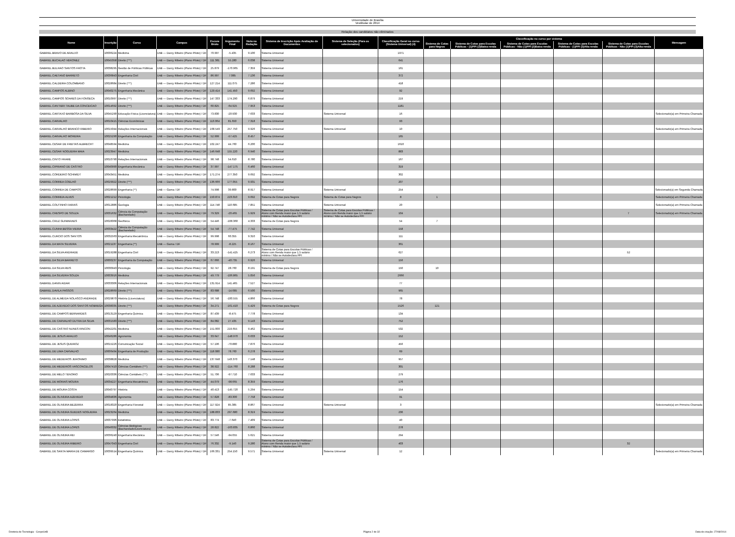Universidade de Brasília
Vestibular de 2014
Relação dos candidatos não eliminados
| Nome | Inscrição | Curso | Campus | Escore Bruto | Argumento Final | Nota na Redação | Sistema de Inscrição Após Avaliação de Documentos | Sistema de Seleção (Para os selecionados) | Classificação Geral no curso (Sistema Universal) (4) | Classificação no curso por sistema | | | | | Mensagem |
| --- | --- | --- | --- | --- | --- | --- | --- | --- | --- | --- | --- | --- | --- | --- | --- |
| | | | | | | | | | | Sistema de Cotas para Negros | Sistema de Cotas para Escolas Públicas - (1)PPI (2)Baixa renda | Sistema de Cotas para Escolas Públicas - Não (1)PPI (2)Baixa renda | Sistema de Cotas para Escolas Públicas - (1)PPI (3)Alta renda | Sistema de Cotas para Escolas Públicas - Não (1)PPI (3)Alta renda | |
| GABRIEL BRAVO DE ARAUJO | 10036224 | Medicina | UnB — Darcy Ribeiro (Plano Piloto) / DF | 70.997 | -5.435 | 9.100 | Sistema Universal | | 1971 | | | | | | |
| GABRIEL BUCALAO VERONEZ | 10045358 | Direito (***) | UnB — Darcy Ribeiro (Plano Piloto) / DF | 111.381 | 55.280 | 6.038 | Sistema Universal | | 641 | | | | | | |
| GABRIEL BULHAO SANTOS FROTA | 10038295 | Gestão de Políticas Públicas | UnB — Darcy Ribeiro (Plano Piloto) / DF | 25.879 | -170.965 | 7.359 | Sistema Universal | | 161 | | | | | | |
| GABRIEL CAETANO BARRETO | 10036843 | Engenharia Civil | UnB — Darcy Ribeiro (Plano Piloto) / DF | 86.997 | 7.085 | 7.136 | Sistema Universal | | 372 | | | | | | |
| GABRIEL CALDEIRA COLOMBANO | 10028684 | Direito (***) | UnB — Darcy Ribeiro (Plano Piloto) / DF | 127.214 | 111.075 | 7.286 | Sistema Universal | | 418 | | | | | | |
| GABRIEL CAMPOS ALBINO | 10040275 | Engenharia Mecânica | UnB — Darcy Ribeiro (Plano Piloto) / DF | 129.414 | 141.450 | 9.692 | Sistema Universal | | 92 | | | | | | |
| GABRIEL CAMPOS SOARES DA FONSECA | 10010997 | Direito (***) | UnB — Darcy Ribeiro (Plano Piloto) / DF | 147.333 | 174.290 | 6.879 | Sistema Universal | | 219 | | | | | | |
| GABRIEL CANTIERI TAUBE DA CONCEICAO | 10014692 | Direito (***) | UnB — Darcy Ribeiro (Plano Piloto) / DF | 60.825 | -64.925 | 7.953 | Sistema Universal | | 1181 | | | | | | |
| GABRIEL CARTAXO BARBOSA DA SILVA | 10045290 | Educação Física (Licenciatura) | UnB — Darcy Ribeiro (Plano Piloto) / DF | 73.830 | -20.930 | 7.633 | Sistema Universal | Sistema Universal | 16 | | | | | | Selecionado(a) em Primeira Chamada |
| GABRIEL CARVALHO | 10010415 | Ciências Econômicas | UnB — Darcy Ribeiro (Plano Piloto) / DF | 113.064 | 81.650 | 7.318 | Sistema Universal | | 93 | | | | | | |
| GABRIEL CARVALHO BRANCO RIBEIRO | 10015044 | Relações Internacionais | UnB — Darcy Ribeiro (Plano Piloto) / DF | 168.549 | 257.750 | 9.926 | Sistema Universal | Sistema Universal | 10 | | | | | | Selecionado(a) em Primeira Chamada |
| GABRIEL CARVALHO MOREIRA | 10025290 | Engenharia da Computação | UnB — Darcy Ribeiro (Plano Piloto) / DF | 52.999 | -57.425 | 8.457 | Sistema Universal | | 165 | | | | | | |
| GABRIEL CESAR DE FREITAS ALBRECHT | 10048594 | Medicina | UnB — Darcy Ribeiro (Plano Piloto) / DF | 102.247 | 44.760 | 6.200 | Sistema Universal | | 1610 | | | | | | |
| GABRIEL CESAR NOGUEIRA MAIA | 10023947 | Medicina | UnB — Darcy Ribeiro (Plano Piloto) / DF | 146.648 | 155.220 | 6.940 | Sistema Universal | | 883 | | | | | | |
| GABRIEL CINTO FRARE | 10010790 | Relações Internacionais | UnB — Darcy Ribeiro (Plano Piloto) / DF | 98.748 | 54.610 | 8.780 | Sistema Universal | | 167 | | | | | | |
| GABRIEL CIPRIANO DE CASTRO | 10040990 | Engenharia Mecânica | UnB — Darcy Ribeiro (Plano Piloto) / DF | 37.997 | -147.175 | 6.460 | Sistema Universal | | 319 | | | | | | |
| GABRIEL CORDEIRO SCHIMIDT | 10043451 | Medicina | UnB — Darcy Ribeiro (Plano Piloto) / DF | 171.274 | 277.350 | 9.692 | Sistema Universal | | 302 | | | | | | |
| GABRIEL CORREA COELHO | 10029922 | Direito (***) | UnB — Darcy Ribeiro (Plano Piloto) / DF | 136.666 | 177.055 | 9.931 | Sistema Universal | | 207 | | | | | | |
| GABRIEL CORREA DE CAMPOS | 10028699 | Engenharia (**) | UnB — Gama / DF | 74.998 | 39.800 | 8.917 | Sistema Universal | Sistema Universal | 254 | | | | | | Selecionado(a) em Segunda Chamada |
| GABRIEL CORREIA ALVES | 10021212 | Psicologia | UnB — Darcy Ribeiro (Plano Piloto) / DF | 150.874 | 223.010 | 9.692 | Sistema de Cotas para Negros | Sistema de Cotas para Negros | 8 | 1 | | | | | Selecionado(a) em Primeira Chamada |
| GABRIEL COUTINHO FARIAS | 10012886 | Geologia | UnB — Darcy Ribeiro (Plano Piloto) / DF | 114.748 | 110.685 | 7.851 | Sistema Universal | Sistema Universal | 20 | | | | | | Selecionado(a) em Primeira Chamada |
| GABRIEL CRESPO DE SOUZA | 10031632 | Ciência da Computação (Bacharelado) | UnB — Darcy Ribeiro (Plano Piloto) / DF | 79.329 | -20.465 | 5.929 | Sistema de Cotas para Escolas Públicas / Aluno com Renda maior que 1,5 salário mínimo / Não se Autodeclara PPI | Sistema de Cotas para Escolas Públicas / Aluno com Renda maior que 1,5 salário mínimo / Não se Autodeclara PPI | 104 | | | | | 7 | Selecionado(a) em Primeira Chamada |
| GABRIEL CRUZ GUIMARAES | 10028368 | Geofísica | UnB — Darcy Ribeiro (Plano Piloto) / DF | 54.446 | -108.360 | 4.333 | Sistema de Cotas para Negros | | 54 | 7 | | | | | |
| GABRIEL CUNHA BESSA VIEIRA | 10033422 | Ciência da Computação (Bacharelado) | UnB — Darcy Ribeiro (Plano Piloto) / DF | 54.748 | -77.475 | 7.742 | Sistema Universal | | 158 | | | | | | |
| GABRIEL CURCIO DOS SANTOS | 10032563 | Engenharia Mecatrônica | UnB — Darcy Ribeiro (Plano Piloto) / DF | 99.998 | 60.355 | 9.310 | Sistema Universal | | 111 | | | | | | |
| GABRIEL DA MATA SILVEIRA | 10021137 | Engenharia (**) | UnB — Gama / DF | 78.999 | -8.225 | 8.167 | Sistema Universal | | 361 | | | | | | |
| GABRIEL DA SILVA ANDRADE | 10019288 | Engenharia Civil | UnB — Darcy Ribeiro (Plano Piloto) / DF | 33.213 | -141.425 | 6.273 | Sistema de Cotas para Escolas Públicas / Aluno com Renda maior que 1,5 salário mínimo / Não se Autodeclara PPI | | 627 | | | | | 52 | |
| GABRIEL DA SILVA BARRETO | 10000237 | Engenharia da Computação | UnB — Darcy Ribeiro (Plano Piloto) / DF | 67.666 | -40.735 | 6.926 | Sistema Universal | | 156 | | | | | | |
| GABRIEL DA SILVA REIS | 10030943 | Psicologia | UnB — Darcy Ribeiro (Plano Piloto) / DF | 92.747 | 28.760 | 8.191 | Sistema de Cotas para Negros | | 150 | 10 | | | | | |
| GABRIEL DA SILVEIRA SOUZA | 10003916 | Medicina | UnB — Darcy Ribeiro (Plano Piloto) / DF | 49.779 | -106.865 | 5.056 | Sistema Universal | | 2666 | | | | | | |
| GABRIEL DANIN AIDAR | 10033306 | Relações Internacionais | UnB — Darcy Ribeiro (Plano Piloto) / DF | 131.914 | 141.465 | 7.527 | Sistema Universal | | 77 | | | | | | |
| GABRIEL DAVILA PASSOS | 10028669 | Direito (***) | UnB — Darcy Ribeiro (Plano Piloto) / DF | 83.688 | -14.685 | 6.500 | Sistema Universal | | 965 | | | | | | |
| GABRIEL DE ALMEIDA NOLASCO ANDRADE | 10029870 | História (Licenciatura) | UnB — Darcy Ribeiro (Plano Piloto) / DF | 56.748 | -100.555 | 4.866 | Sistema Universal | | 78 | | | | | | |
| GABRIEL DE AZEVEDO DOS SANTOS NOBREGA | 10038335 | Direito (***) | UnB — Darcy Ribeiro (Plano Piloto) / DF | 34.271 | -161.410 | 5.429 | Sistema de Cotas para Negros | | 1526 | 121 | | | | | |
| GABRIEL DE CAMPOS BERNARDES | 10013129 | Engenharia Química | UnB — Darcy Ribeiro (Plano Piloto) / DF | 87.439 | -8.475 | 7.778 | Sistema Universal | | 134 | | | | | | |
| GABRIEL DE CARVALHO DUTRA DA SILVA | 10031583 | Direito (***) | UnB — Darcy Ribeiro (Plano Piloto) / DF | 84.082 | 27.435 | 9.143 | Sistema Universal | | 752 | | | | | | |
| GABRIEL DE CASTRO NUNES RINCON | 10042201 | Medicina | UnB — Darcy Ribeiro (Plano Piloto) / DF | 151.000 | 219.655 | 9.462 | Sistema Universal | | 532 | | | | | | |
| GABRIEL DE JESUS ARAUJO | 10046286 | Agronomia | UnB — Darcy Ribeiro (Plano Piloto) / DF | 33.647 | -148.970 | 6.633 | Sistema Universal | | 152 | | | | | | |
| GABRIEL DE JESUS QUEIROZ | 10015226 | Comunicação Social | UnB — Darcy Ribeiro (Plano Piloto) / DF | 57.196 | -70.880 | 7.876 | Sistema Universal | | 456 | | | | | | |
| GABRIEL DE LIMA CARVALHO | 10006494 | Engenharia de Produção | UnB — Darcy Ribeiro (Plano Piloto) / DF | 118.080 | 78.760 | 6.278 | Sistema Universal | | 69 | | | | | | |
| GABRIEL DE MEDEIROS JERONIMO | 10038828 | Medicina | UnB — Darcy Ribeiro (Plano Piloto) / DF | 137.648 | 143.370 | 7.148 | Sistema Universal | | 957 | | | | | | |
| GABRIEL DE MEDEIROS VASCONCELOS | 10047410 | Ciências Contábeis (***) | UnB — Darcy Ribeiro (Plano Piloto) / DF | 38.922 | -114.760 | 8.288 | Sistema Universal | | 301 | | | | | | |
| GABRIEL DE MELO TENORIO | 10020336 | Ciências Contábeis (***) | UnB — Darcy Ribeiro (Plano Piloto) / DF | 51.706 | -97.710 | 7.633 | Sistema Universal | | 279 | | | | | | |
| GABRIEL DE MORAIS MOURA | 10034227 | Engenharia Mecatrônica | UnB — Darcy Ribeiro (Plano Piloto) / DF | 44.079 | -98.665 | 8.359 | Sistema Universal | | 176 | | | | | | |
| GABRIEL DE MOURA COSTA | 10040797 | História | UnB — Darcy Ribeiro (Plano Piloto) / DF | 40.413 | -145.720 | 5.294 | Sistema Universal | | 154 | | | | | | |
| GABRIEL DE OLIVEIRA AZEVEDO | 10034836 | Agronomia | UnB — Darcy Ribeiro (Plano Piloto) / DF | 57.828 | -83.300 | 7.758 | Sistema Universal | | 91 | | | | | | |
| GABRIEL DE OLIVEIRA BEZERRA | 10018320 | Engenharia Florestal | UnB — Darcy Ribeiro (Plano Piloto) / DF | 117.924 | 85.385 | 8.867 | Sistema Universal | Sistema Universal | 3 | | | | | | Selecionado(a) em Primeira Chamada |
| GABRIEL DE OLIVEIRA GUEDES NOGUEIRA | 10023264 | Medicina | UnB — Darcy Ribeiro (Plano Piloto) / DF | 188.833 | 297.680 | 8.319 | Sistema Universal | | 236 | | | | | | |
| GABRIEL DE OLIVEIRA LOPES | 10037996 | Estatística | UnB — Darcy Ribeiro (Plano Piloto) / DF | 83.774 | -7.640 | 7.409 | Sistema Universal | | 40 | | | | | | |
| GABRIEL DE OLIVEIRA LOPES | 10046332 | Ciências Biológicas (Bacharelado/Licenciatura) | UnB — Darcy Ribeiro (Plano Piloto) / DF | 28.822 | -163.835 | 6.860 | Sistema Universal | | 278 | | | | | | |
| GABRIEL DE OLIVEIRA REI | 10036240 | Engenharia Mecânica | UnB — Darcy Ribeiro (Plano Piloto) / DF | 57.546 | -94.055 | 5.621 | Sistema Universal | | 294 | | | | | | |
| GABRIEL DE OLIVEIRA RIBEIRO | 10047043 | Engenharia Civil | UnB — Darcy Ribeiro (Plano Piloto) / DF | 76.332 | -9.140 | 9.280 | Sistema de Cotas para Escolas Públicas / Aluno com Renda maior que 1,5 salário mínimo / Não se Autodeclara PPI | | 403 | | | | | 32 | |
| GABRIEL DE SANTA MARIA DE CAMARGO | 10039514 | Engenharia Química | UnB — Darcy Ribeiro (Plano Piloto) / DF | 166.331 | 254.150 | 9.571 | Sistema Universal | Sistema Universal | 12 | | | | | | Selecionado(a) em Primeira Chamada |
Diretoria de Tecnologia - CespeUnB Página 2 de 32 Data de criação: 27/08/2014